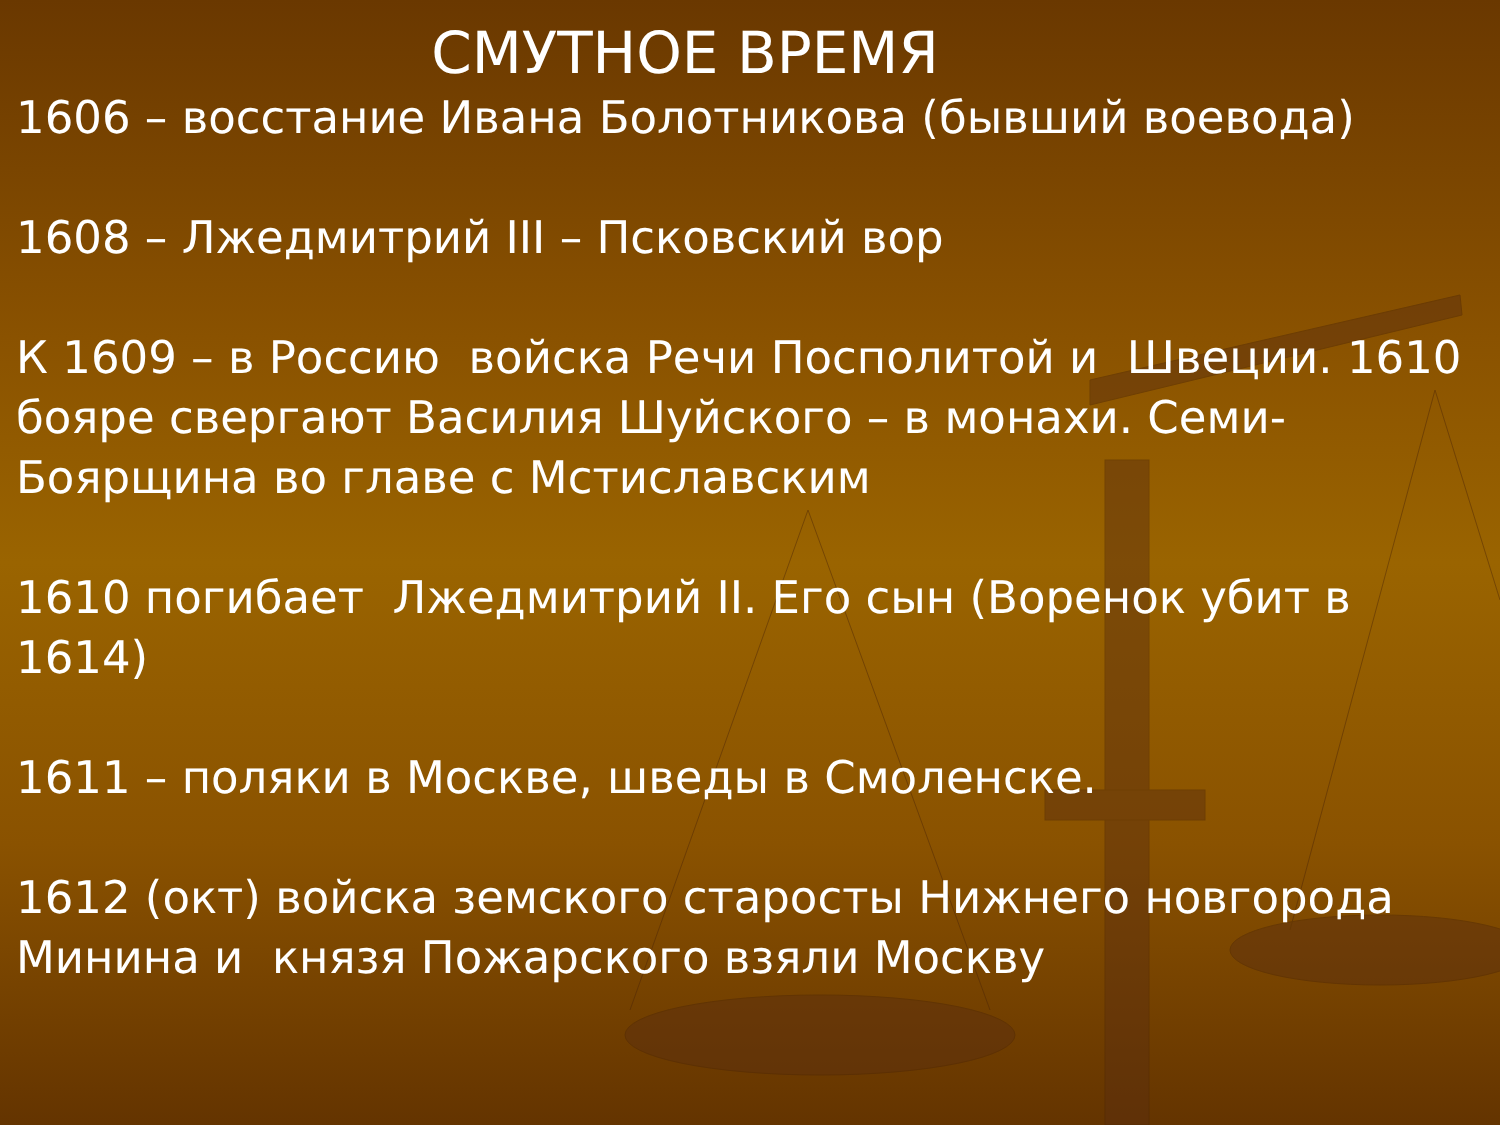СМУТНОЕ ВРЕМЯ
1606 – восстание Ивана Болотникова (бывший воевода)
1608 – Лжедмитрий III – Псковский вор
К 1609 – в Россию войска Речи Посполитой и Швеции. 1610 бояре свергают Василия Шуйского – в монахи. Семи-Боярщина во главе с Мстиславским
1610 погибает Лжедмитрий II. Его сын (Воренок убит в 1614)
1611 – поляки в Москве, шведы в Смоленске.
1612 (окт) войска земского старосты Нижнего новгорода Минина и князя Пожарского взяли Москву